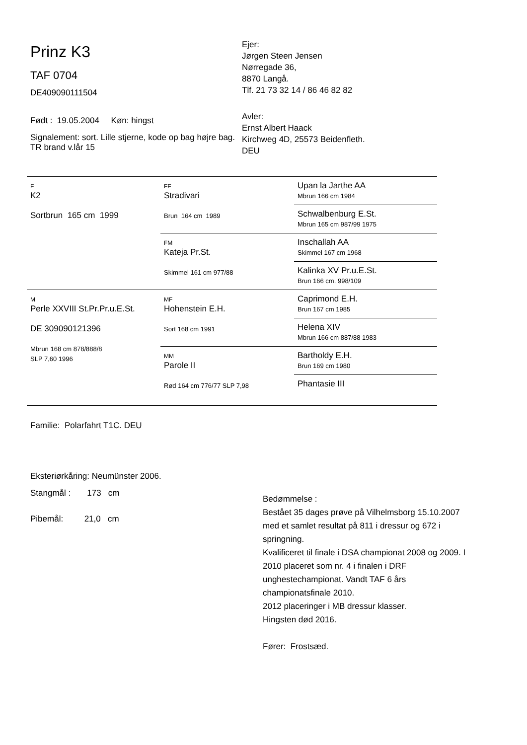Prinz K3
TAF 0704
DE409090111504
Født : 19.05.2004 Køn: hingst
Signalement: sort. Lille stjerne, kode op bag højre bag. TR brand v.lår 15
Ejer:
Jørgen Steen Jensen
Nørregade 36,
8870 Langå.
Tlf. 21 73 32 14 / 86 46 82 82
Avler:
Ernst Albert Haack
Kirchweg 4D, 25573 Beidenfleth.
DEU
| F K2 Sortbrun 165 cm 1999 | FF Stradivari Brun 164 cm 1989 | Upan la Jarthe AA Mbrun 166 cm 1984 |
| | | Schwalbenburg E.St. Mbrun 165 cm 987/99 1975 |
| | FM Kateja Pr.St. Skimmel 161 cm 977/88 | Inschallah AA Skimmel 167 cm 1968 |
| | | Kalinka XV Pr.u.E.St. Brun 166 cm. 998/109 |
| M Perle XXVIII St.Pr.Pr.u.E.St. DE 309090121396 Mbrun 168 cm 878/888/8 SLP 7,60 1996 | MF Hohenstein E.H. Sort 168 cm 1991 | Caprimond E.H. Brun 167 cm 1985 |
| | | Helena XIV Mbrun 166 cm 887/88 1983 |
| | MM Parole II Rød 164 cm 776/77 SLP 7,98 | Bartholdy E.H. Brun 169 cm 1980 |
| | | Phantasie III |
Familie: Polarfahrt T1C. DEU
Eksteriørkåring: Neumünster 2006.
Stangmål : 173 cm
Pibemål: 21,0 cm
Bedømmelse :
Bestået 35 dages prøve på Vilhelmsborg 15.10.2007 med et samlet resultat på 811 i dressur og 672 i springning.
Kvalificeret til finale i DSA championat 2008 og 2009. I 2010 placeret som nr. 4 i finalen i DRF unghestechampionat. Vandt TAF 6 års championatsfinale 2010.
2012 placeringer i MB dressur klasser.
Hingsten død 2016.
Fører: Frostsæd.